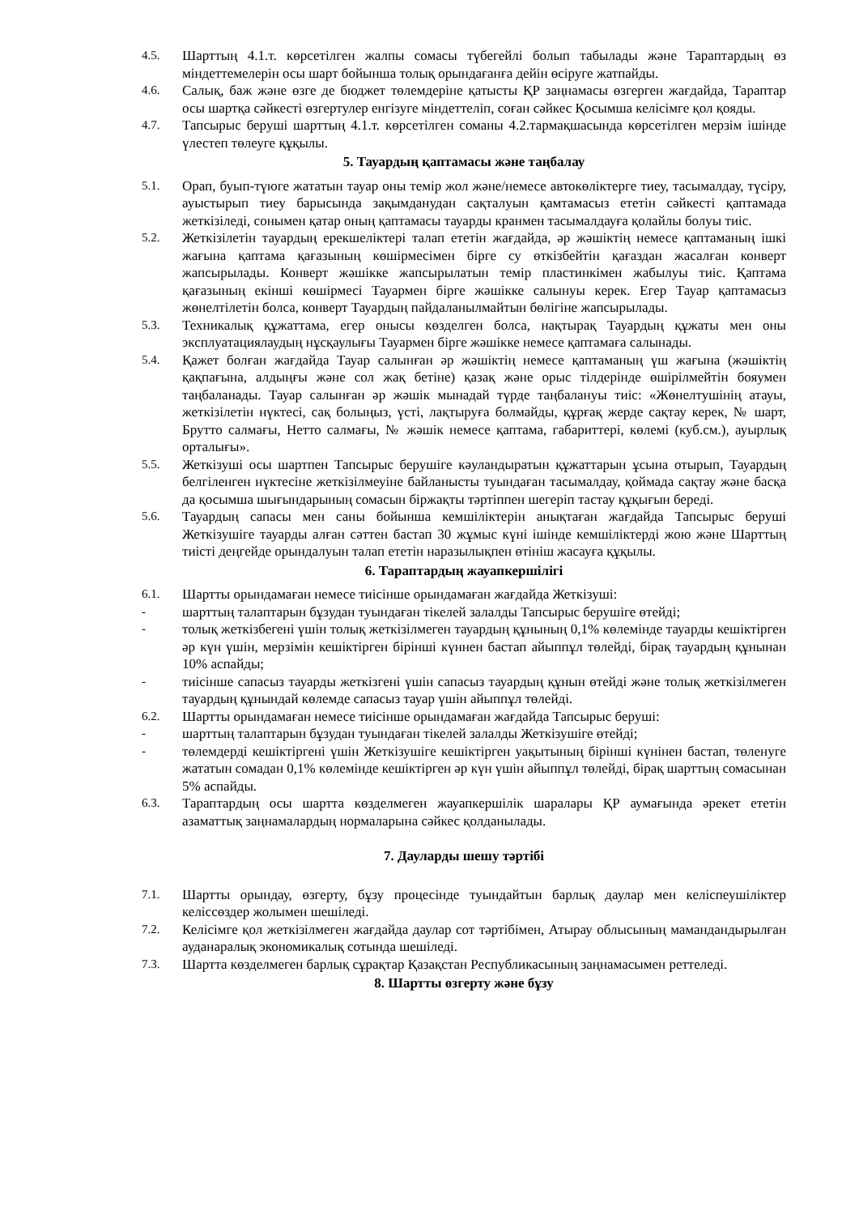4.5. Шарттың 4.1.т. көрсетілген жалпы сомасы түбегейлі болып табылады және Тараптардың өз міндеттемелерін осы шарт бойынша толық орындағанға дейін өсіруге жатпайды.
4.6. Салық, баж және өзге де бюджет төлемдеріне қатысты ҚР заңнамасы өзгерген жағдайда, Тараптар осы шартқа сәйкесті өзгертулер енгізуге міндеттеліп, соған сәйкес Қосымша келісімге қол қояды.
4.7. Тапсырыс беруші шарттың 4.1.т. көрсетілген соманы 4.2.тармақшасында көрсетілген мерзім ішінде үлестеп төлеуге құқылы.
5. Тауардың қаптамасы және таңбалау
5.1. Орап, буып-түюге жататын тауар оны темір жол және/немесе автокөліктерге тиеу, тасымалдау, түсіру, ауыстырып тиеу барысында зақымданудан сақталуын қамтамасыз ететін сәйкесті қаптамада жеткізіледі, сонымен қатар оның қаптамасы тауарды кранмен тасымалдауға қолайлы болуы тиіс.
5.2. Жеткізілетін тауардың ерекшеліктері талап ететін жағдайда, әр жәшіктің немесе қаптаманың ішкі жағына қаптама қағазының көшірмесімен бірге су өткізбейтін қағаздан жасалған конверт жапсырылады. Конверт жәшікке жапсырылатын темір пластинкімен жабылуы тиіс. Қаптама қағазының екінші көшірмесі Тауармен бірге жәшікке салынуы керек. Егер Тауар қаптамасыз жөнелтілетін болса, конверт Тауардың пайдаланылмайтын бөлігіне жапсырылады.
5.3. Техникалық құжаттама, егер онысы көзделген болса, нақтырақ Тауардың құжаты мен оны эксплуатациялаудың нұсқаулығы Тауармен бірге жәшікке немесе қаптамаға салынады.
5.4. Қажет болған жағдайда Тауар салынған әр жәшіктің немесе қаптаманың үш жағына (жәшіктің қақпағына, алдыңғы және сол жақ бетіне) қазақ және орыс тілдерінде өшірілмейтін бояумен таңбаланады. Тауар салынған әр жәшік мынадай түрде таңбалануы тиіс: «Жөнелтушінің атауы, жеткізілетін нүктесі, сақ болыңыз, үсті, лақтыруға болмайды, құрғақ жерде сақтау керек, № шарт, Брутто салмағы, Нетто салмағы, № жәшік немесе қаптама, габариттері, көлемі (куб.см.), ауырлық орталығы».
5.5. Жеткізуші осы шартпен Тапсырыс берушіге кәуландыратын құжаттарын ұсына отырып, Тауардың белгіленген нүктесіне жеткізілмеуіне байланысты туындаған тасымалдау, қоймада сақтау және басқа да қосымша шығындарының сомасын біржақты тәртіппен шегеріп тастау құқығын береді.
5.6. Тауардың сапасы мен саны бойынша кемшіліктерін анықтаған жағдайда Тапсырыс беруші Жеткізушіге тауарды алған сәттен бастап 30 жұмыс күні ішінде кемшіліктерді жою және Шарттың тиісті деңгейде орындалуын талап ететін наразылықпен өтініш жасауға құқылы.
6. Тараптардың жауапкершілігі
6.1. Шартты орындамаған немесе тиісінше орындамаған жағдайда Жеткізуші:
- шарттың талаптарын бұзудан туындаған тікелей залалды Тапсырыс берушіге өтейді;
- толық жеткізбегені үшін толық жеткізілмеген тауардың құнының 0,1% көлемінде тауарды кешіктірген әр күн үшін, мерзімін кешіктірген бірінші күннен бастап айыппұл төлейді, бірақ тауардың құнынан 10% аспайды;
- тиісінше сапасыз тауарды жеткізгені үшін сапасыз тауардың құнын өтейді және толық жеткізілмеген тауардың құнындай көлемде сапасыз тауар үшін айыппұл төлейді.
6.2. Шартты орындамаған немесе тиісінше орындамаған жағдайда Тапсырыс беруші:
- шарттың талаптарын бұзудан туындаған тікелей залалды Жеткізушіге өтейді;
- төлемдерді кешіктіргені үшін Жеткізушіге кешіктірген уақытының бірінші күнінен бастап, төленуге жататын сомадан 0,1% көлемінде кешіктірген әр күн үшін айыппұл төлейді, бірақ шарттың сомасынан 5% аспайды.
6.3. Тараптардың осы шартта көзделмеген жауапкершілік шаралары ҚР аумағында әрекет ететін азаматтық заңнамалардың нормаларына сәйкес қолданылады.
7. Дауларды шешу тәртібі
7.1. Шартты орындау, өзгерту, бұзу процесінде туындайтын барлық даулар мен келіспеушіліктер келіссөздер жолымен шешіледі.
7.2. Келісімге қол жеткізілмеген жағдайда даулар сот тәртібімен, Атырау облысының мамандандырылған ауданаралық экономикалық сотында шешіледі.
7.3. Шартта көзделмеген барлық сұрақтар Қазақстан Республикасының заңнамасымен реттеледі.
8. Шартты өзгерту және бұзу